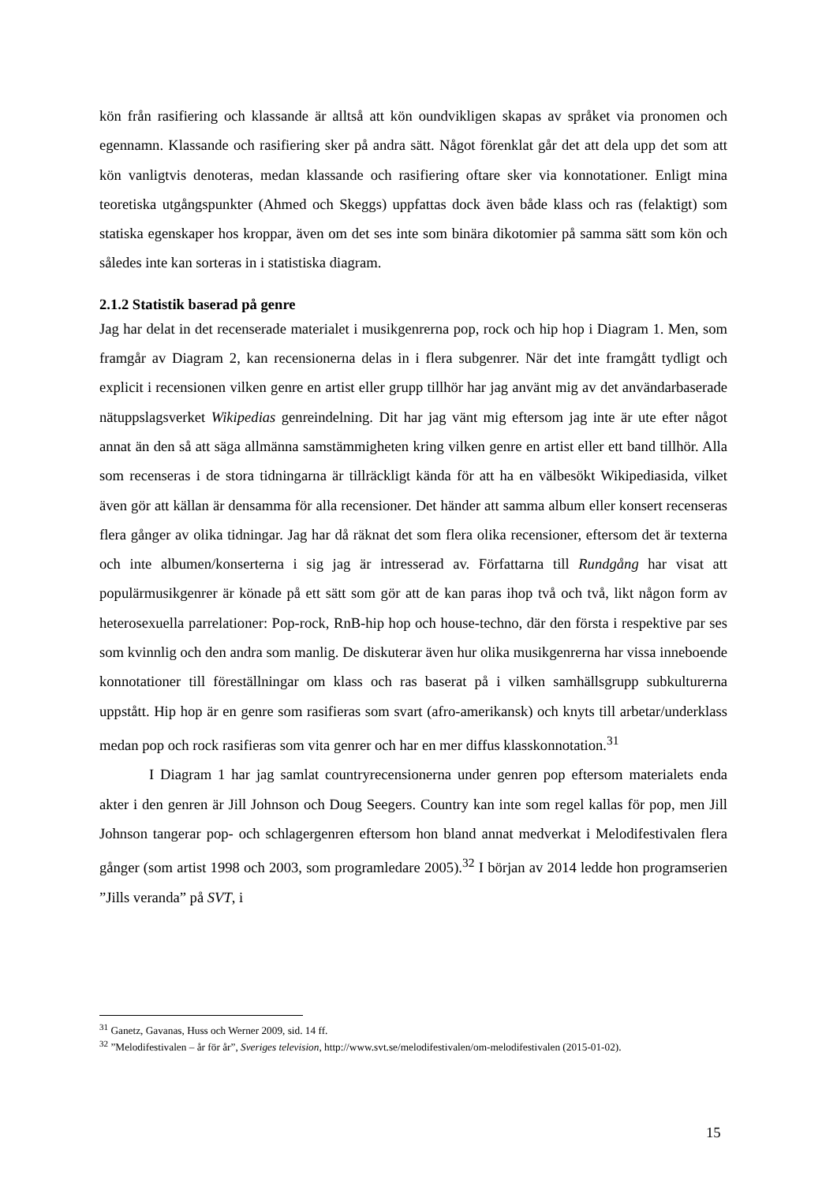kön från rasifiering och klassande är alltså att kön oundvikligen skapas av språket via pronomen och egennamn. Klassande och rasifiering sker på andra sätt. Något förenklat går det att dela upp det som att kön vanligtvis denoteras, medan klassande och rasifiering oftare sker via konnotationer. Enligt mina teoretiska utgångspunkter (Ahmed och Skeggs) uppfattas dock även både klass och ras (felaktigt) som statiska egenskaper hos kroppar, även om det ses inte som binära dikotomier på samma sätt som kön och således inte kan sorteras in i statistiska diagram.
2.1.2 Statistik baserad på genre
Jag har delat in det recenserade materialet i musikgenrerna pop, rock och hip hop i Diagram 1. Men, som framgår av Diagram 2, kan recensionerna delas in i flera subgenrer. När det inte framgått tydligt och explicit i recensionen vilken genre en artist eller grupp tillhör har jag använt mig av det användarbaserade nätuppslagsverket Wikipedias genreindelning. Dit har jag vänt mig eftersom jag inte är ute efter något annat än den så att säga allmänna samstämmigheten kring vilken genre en artist eller ett band tillhör. Alla som recenseras i de stora tidningarna är tillräckligt kända för att ha en välbesökt Wikipediasida, vilket även gör att källan är densamma för alla recensioner. Det händer att samma album eller konsert recenseras flera gånger av olika tidningar. Jag har då räknat det som flera olika recensioner, eftersom det är texterna och inte albumen/konserterna i sig jag är intresserad av. Författarna till Rundgång har visat att populärmusikgenrer är könade på ett sätt som gör att de kan paras ihop två och två, likt någon form av heterosexuella parrelationer: Pop-rock, RnB-hip hop och house-techno, där den första i respektive par ses som kvinnlig och den andra som manlig. De diskuterar även hur olika musikgenrerna har vissa inneboende konnotationer till föreställningar om klass och ras baserat på i vilken samhällsgrupp subkulturerna uppstått. Hip hop är en genre som rasifieras som svart (afro-amerikansk) och knyts till arbetar/underklass medan pop och rock rasifieras som vita genrer och har en mer diffus klasskonnotation.<sup>31</sup>
I Diagram 1 har jag samlat countryrecensionerna under genren pop eftersom materialets enda akter i den genren är Jill Johnson och Doug Seegers. Country kan inte som regel kallas för pop, men Jill Johnson tangerar pop- och schlagergenren eftersom hon bland annat medverkat i Melodifestivalen flera gånger (som artist 1998 och 2003, som programledare 2005).<sup>32</sup> I början av 2014 ledde hon programserien ”Jills veranda” på SVT, i
<sup>31</sup> Ganetz, Gavanas, Huss och Werner 2009, sid. 14 ff.
<sup>32</sup> ”Melodifestivalen – år för år”, Sveriges television, http://www.svt.se/melodifestivalen/om-melodifestivalen (2015-01-02).
15